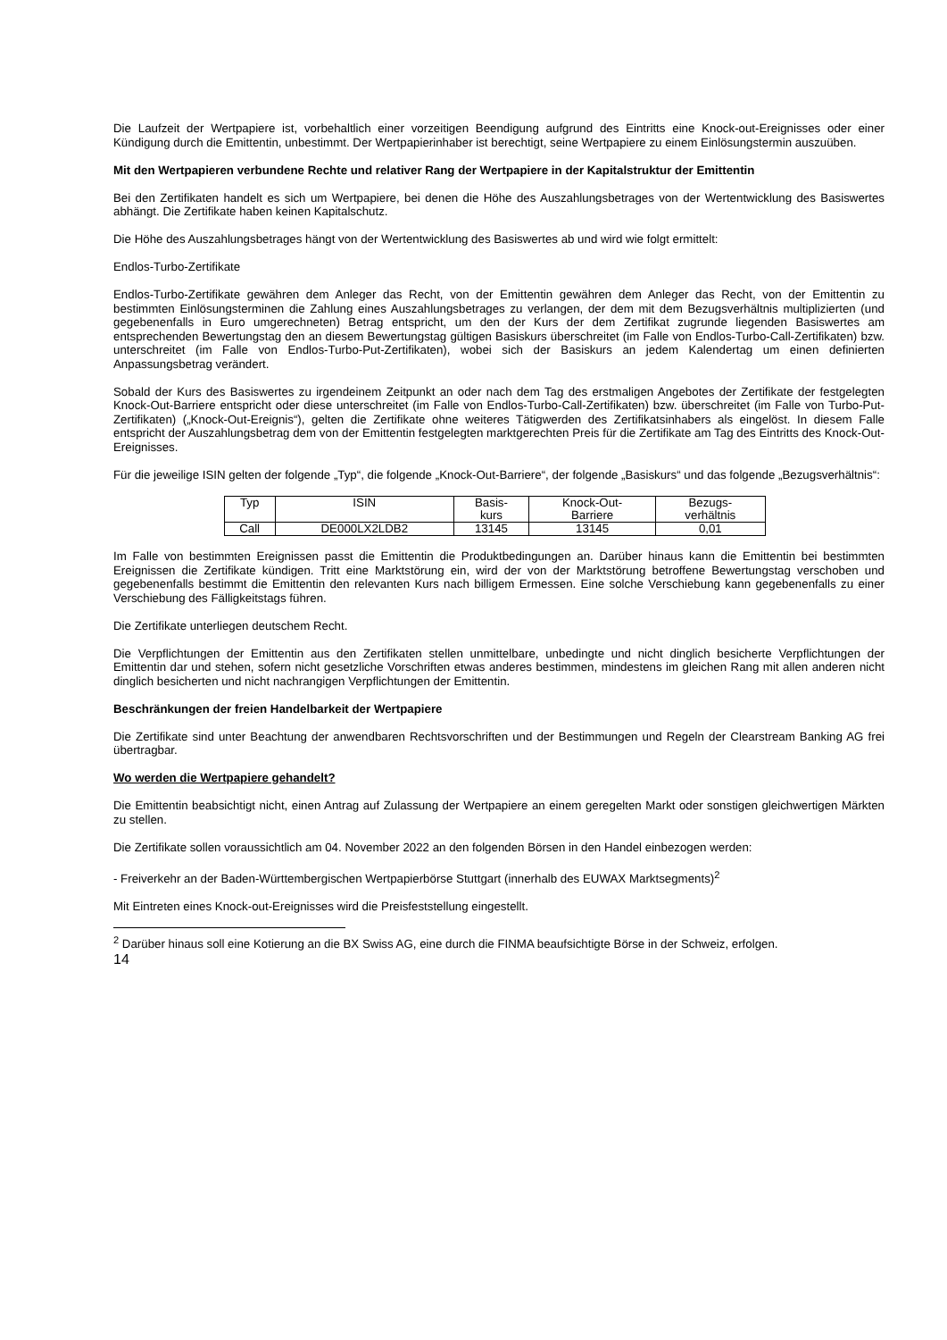Die Laufzeit der Wertpapiere ist, vorbehaltlich einer vorzeitigen Beendigung aufgrund des Eintritts eine Knock-out-Ereignisses oder einer Kündigung durch die Emittentin, unbestimmt. Der Wertpapierinhaber ist berechtigt, seine Wertpapiere zu einem Einlösungstermin auszuüben.
Mit den Wertpapieren verbundene Rechte und relativer Rang der Wertpapiere in der Kapitalstruktur der Emittentin
Bei den Zertifikaten handelt es sich um Wertpapiere, bei denen die Höhe des Auszahlungsbetrages von der Wertentwicklung des Basiswertes abhängt. Die Zertifikate haben keinen Kapitalschutz.
Die Höhe des Auszahlungsbetrages hängt von der Wertentwicklung des Basiswertes ab und wird wie folgt ermittelt:
Endlos-Turbo-Zertifikate
Endlos-Turbo-Zertifikate gewähren dem Anleger das Recht, von der Emittentin gewähren dem Anleger das Recht, von der Emittentin zu bestimmten Einlösungsterminen die Zahlung eines Auszahlungsbetrages zu verlangen, der dem mit dem Bezugsverhältnis multiplizierten (und gegebenenfalls in Euro umgerechneten) Betrag entspricht, um den der Kurs der dem Zertifikat zugrunde liegenden Basiswertes am entsprechenden Bewertungstag den an diesem Bewertungstag gültigen Basiskurs überschreitet (im Falle von Endlos-Turbo-Call-Zertifikaten) bzw. unterschreitet (im Falle von Endlos-Turbo-Put-Zertifikaten), wobei sich der Basiskurs an jedem Kalendertag um einen definierten Anpassungsbetrag verändert.
Sobald der Kurs des Basiswertes zu irgendeinem Zeitpunkt an oder nach dem Tag des erstmaligen Angebotes der Zertifikate der festgelegten Knock-Out-Barriere entspricht oder diese unterschreitet (im Falle von Endlos-Turbo-Call-Zertifikaten) bzw. überschreitet (im Falle von Turbo-Put-Zertifikaten) („Knock-Out-Ereignis“), gelten die Zertifikate ohne weiteres Tätigwerden des Zertifikatsinhabers als eingelöst. In diesem Falle entspricht der Auszahlungsbetrag dem von der Emittentin festgelegten marktgerechten Preis für die Zertifikate am Tag des Eintritts des Knock-Out-Ereignisses.
Für die jeweilige ISIN gelten der folgende „Typ“, die folgende „Knock-Out-Barriere“, der folgende „Basiskurs“ und das folgende „Bezugsverhältnis“:
| Typ | ISIN | Basis- kurs | Knock-Out- Barriere | Bezugs- verhältnis |
| --- | --- | --- | --- | --- |
| Call | DE000LX2LDB2 | 13145 | 13145 | 0,01 |
Im Falle von bestimmten Ereignissen passt die Emittentin die Produktbedingungen an. Darüber hinaus kann die Emittentin bei bestimmten Ereignissen die Zertifikate kündigen. Tritt eine Marktstörung ein, wird der von der Marktstörung betroffene Bewertungstag verschoben und gegebenenfalls bestimmt die Emittentin den relevanten Kurs nach billigem Ermessen. Eine solche Verschiebung kann gegebenenfalls zu einer Verschiebung des Fälligkeitstags führen.
Die Zertifikate unterliegen deutschem Recht.
Die Verpflichtungen der Emittentin aus den Zertifikaten stellen unmittelbare, unbedingte und nicht dinglich besicherte Verpflichtungen der Emittentin dar und stehen, sofern nicht gesetzliche Vorschriften etwas anderes bestimmen, mindestens im gleichen Rang mit allen anderen nicht dinglich besicherten und nicht nachrangigen Verpflichtungen der Emittentin.
Beschränkungen der freien Handelbarkeit der Wertpapiere
Die Zertifikate sind unter Beachtung der anwendbaren Rechtsvorschriften und der Bestimmungen und Regeln der Clearstream Banking AG frei übertragbar.
Wo werden die Wertpapiere gehandelt?
Die Emittentin beabsichtigt nicht, einen Antrag auf Zulassung der Wertpapiere an einem geregelten Markt oder sonstigen gleichwertigen Märkten zu stellen.
Die Zertifikate sollen voraussichtlich am 04. November 2022 an den folgenden Börsen in den Handel einbezogen werden:
- Freiverkehr an der Baden-Württembergischen Wertpapierbörse Stuttgart (innerhalb des EUWAX Marktsegments)<sup>2</sup>
Mit Eintreten eines Knock-out-Ereignisses wird die Preisfeststellung eingestellt.
<sup>2</sup> Darüber hinaus soll eine Kotierung an die BX Swiss AG, eine durch die FINMA beaufsichtigte Börse in der Schweiz, erfolgen.
14